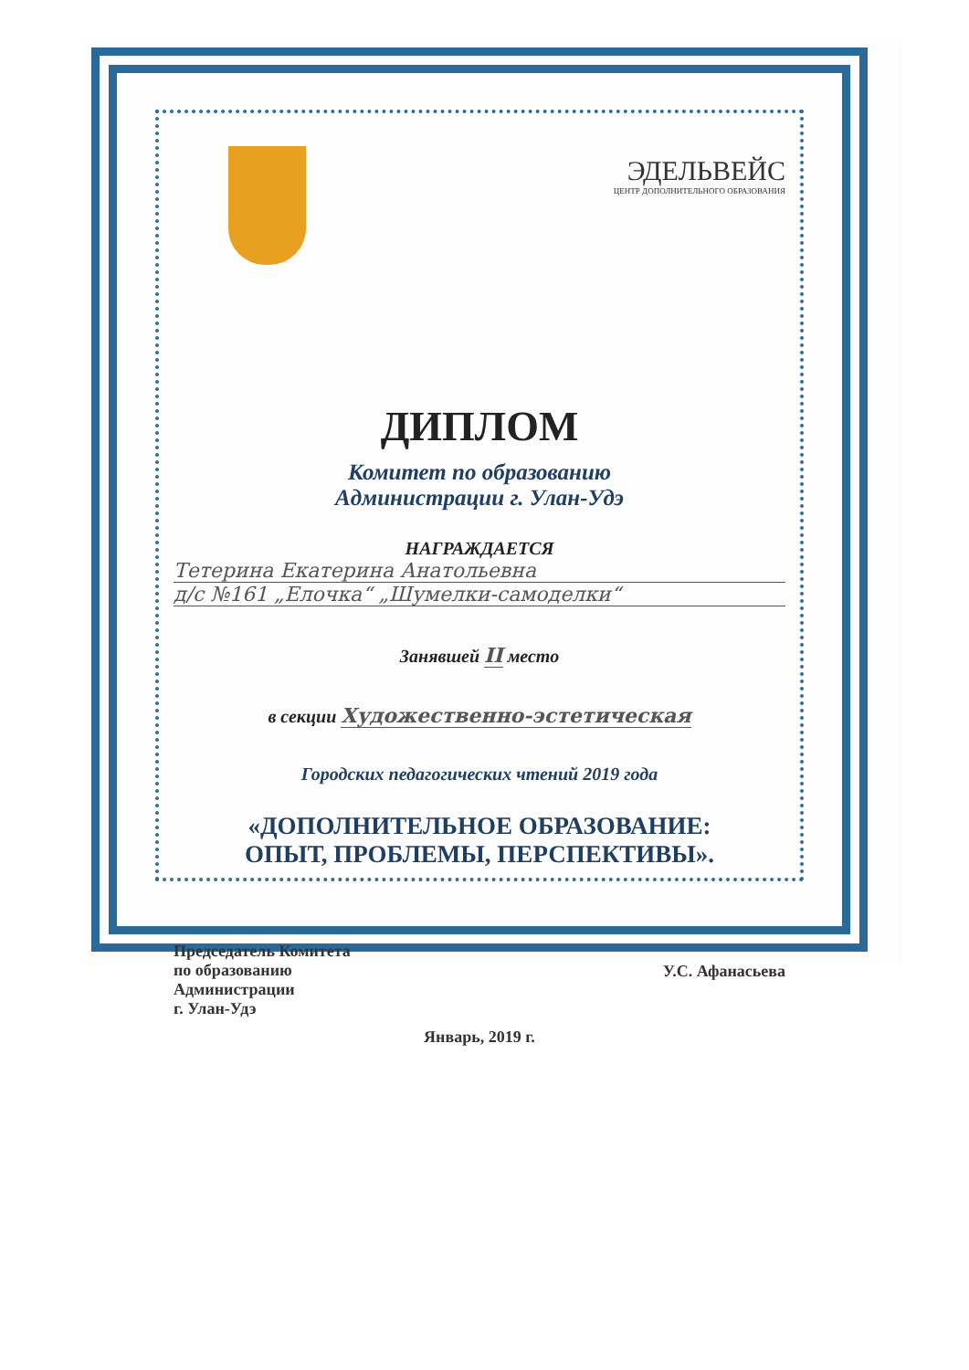ЭДЕЛЬВЕЙС
ЦЕНТР ДОПОЛНИТЕЛЬНОГО ОБРАЗОВАНИЯ
ДИПЛОМ
Комитет по образованию
Администрации г. Улан-Удэ
НАГРАЖДАЕТСЯ
Тетерина Екатерина Анатольевна
д/с №161 „Елочка“ „Шумелки-самоделки“
Занявшей II место
в секции Художественно-эстетическая
Городских педагогических чтений 2019 года
«ДОПОЛНИТЕЛЬНОЕ ОБРАЗОВАНИЕ:
ОПЫТ, ПРОБЛЕМЫ, ПЕРСПЕКТИВЫ».
Председатель Комитета
по образованию
Администрации
г. Улан-Удэ
У.С. Афанасьева
Январь, 2019 г.